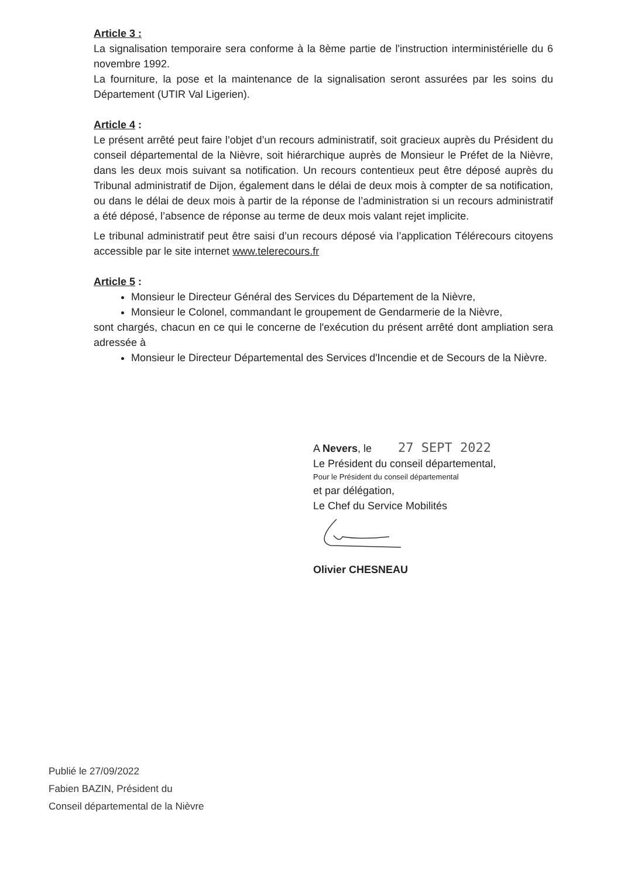Article 3 :
La signalisation temporaire sera conforme à la 8ème partie de l'instruction interministérielle du 6 novembre 1992.
La fourniture, la pose et la maintenance de la signalisation seront assurées par les soins du Département (UTIR Val Ligerien).
Article 4 :
Le présent arrêté peut faire l’objet d’un recours administratif, soit gracieux auprès du Président du conseil départemental de la Nièvre, soit hiérarchique auprès de Monsieur le Préfet de la Nièvre, dans les deux mois suivant sa notification. Un recours contentieux peut être déposé auprès du Tribunal administratif de Dijon, également dans le délai de deux mois à compter de sa notification, ou dans le délai de deux mois à partir de la réponse de l’administration si un recours administratif a été déposé, l’absence de réponse au terme de deux mois valant rejet implicite.
Le tribunal administratif peut être saisi d’un recours déposé via l’application Télérecours citoyens accessible par le site internet www.telerecours.fr
Article 5 :
Monsieur le Directeur Général des Services du Département de la Nièvre,
Monsieur le Colonel, commandant le groupement de Gendarmerie de la Nièvre,
sont chargés, chacun en ce qui le concerne de l'exécution du présent arrêté dont ampliation sera adressée à
Monsieur le Directeur Départemental des Services d'Incendie et de Secours de la Nièvre.
A Nevers, le 27 SEPT 2022
Le Président du conseil départemental,
Pour le Président du conseil départemental
et par délégation,
Le Chef du Service Mobilités
Olivier CHESNEAU
Publié le 27/09/2022
Fabien BAZIN, Président du
Conseil départemental de la Nièvre